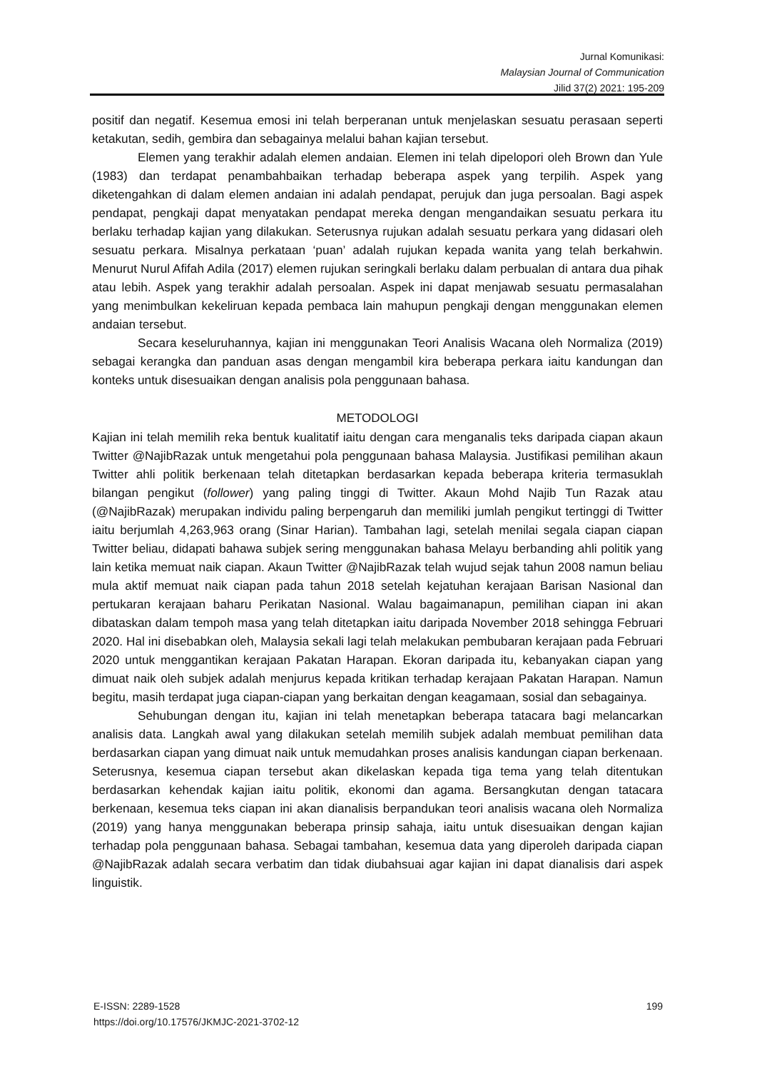Jurnal Komunikasi:
Malaysian Journal of Communication
Jilid 37(2) 2021: 195-209
positif dan negatif. Kesemua emosi ini telah berperanan untuk menjelaskan sesuatu perasaan seperti ketakutan, sedih, gembira dan sebagainya melalui bahan kajian tersebut.
Elemen yang terakhir adalah elemen andaian. Elemen ini telah dipelopori oleh Brown dan Yule (1983) dan terdapat penambahbaikan terhadap beberapa aspek yang terpilih. Aspek yang diketengahkan di dalam elemen andaian ini adalah pendapat, perujuk dan juga persoalan. Bagi aspek pendapat, pengkaji dapat menyatakan pendapat mereka dengan mengandaikan sesuatu perkara itu berlaku terhadap kajian yang dilakukan. Seterusnya rujukan adalah sesuatu perkara yang didasari oleh sesuatu perkara. Misalnya perkataan ‘puan’ adalah rujukan kepada wanita yang telah berkahwin. Menurut Nurul Afifah Adila (2017) elemen rujukan seringkali berlaku dalam perbualan di antara dua pihak atau lebih. Aspek yang terakhir adalah persoalan. Aspek ini dapat menjawab sesuatu permasalahan yang menimbulkan kekeliruan kepada pembaca lain mahupun pengkaji dengan menggunakan elemen andaian tersebut.
Secara keseluruhannya, kajian ini menggunakan Teori Analisis Wacana oleh Normaliza (2019) sebagai kerangka dan panduan asas dengan mengambil kira beberapa perkara iaitu kandungan dan konteks untuk disesuaikan dengan analisis pola penggunaan bahasa.
METODOLOGI
Kajian ini telah memilih reka bentuk kualitatif iaitu dengan cara menganalis teks daripada ciapan akaun Twitter @NajibRazak untuk mengetahui pola penggunaan bahasa Malaysia. Justifikasi pemilihan akaun Twitter ahli politik berkenaan telah ditetapkan berdasarkan kepada beberapa kriteria termasuklah bilangan pengikut (follower) yang paling tinggi di Twitter. Akaun Mohd Najib Tun Razak atau (@NajibRazak) merupakan individu paling berpengaruh dan memiliki jumlah pengikut tertinggi di Twitter iaitu berjumlah 4,263,963 orang (Sinar Harian). Tambahan lagi, setelah menilai segala ciapan ciapan Twitter beliau, didapati bahawa subjek sering menggunakan bahasa Melayu berbanding ahli politik yang lain ketika memuat naik ciapan. Akaun Twitter @NajibRazak telah wujud sejak tahun 2008 namun beliau mula aktif memuat naik ciapan pada tahun 2018 setelah kejatuhan kerajaan Barisan Nasional dan pertukaran kerajaan baharu Perikatan Nasional. Walau bagaimanapun, pemilihan ciapan ini akan dibataskan dalam tempoh masa yang telah ditetapkan iaitu daripada November 2018 sehingga Februari 2020. Hal ini disebabkan oleh, Malaysia sekali lagi telah melakukan pembubaran kerajaan pada Februari 2020 untuk menggantikan kerajaan Pakatan Harapan. Ekoran daripada itu, kebanyakan ciapan yang dimuat naik oleh subjek adalah menjurus kepada kritikan terhadap kerajaan Pakatan Harapan. Namun begitu, masih terdapat juga ciapan-ciapan yang berkaitan dengan keagamaan, sosial dan sebagainya.
Sehubungan dengan itu, kajian ini telah menetapkan beberapa tatacara bagi melancarkan analisis data. Langkah awal yang dilakukan setelah memilih subjek adalah membuat pemilihan data berdasarkan ciapan yang dimuat naik untuk memudahkan proses analisis kandungan ciapan berkenaan. Seterusnya, kesemua ciapan tersebut akan dikelaskan kepada tiga tema yang telah ditentukan berdasarkan kehendak kajian iaitu politik, ekonomi dan agama. Bersangkutan dengan tatacara berkenaan, kesemua teks ciapan ini akan dianalisis berpandukan teori analisis wacana oleh Normaliza (2019) yang hanya menggunakan beberapa prinsip sahaja, iaitu untuk disesuaikan dengan kajian terhadap pola penggunaan bahasa. Sebagai tambahan, kesemua data yang diperoleh daripada ciapan @NajibRazak adalah secara verbatim dan tidak diubahsuai agar kajian ini dapat dianalisis dari aspek linguistik.
E-ISSN: 2289-1528
https://doi.org/10.17576/JKMJC-2021-3702-12
199